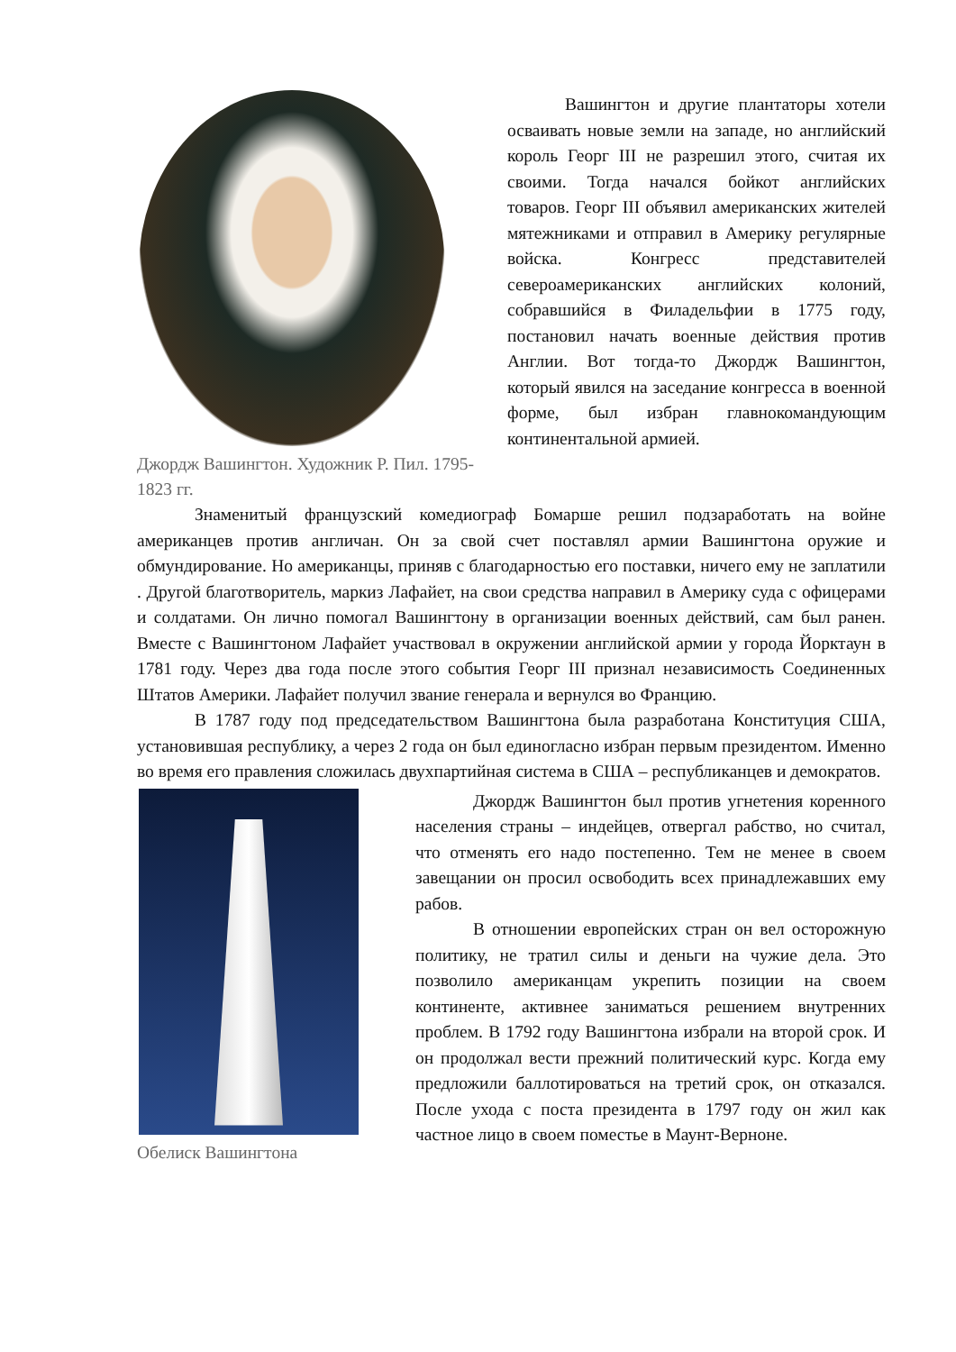Джордж Вашингтон. Художник Р. Пил. 1795-1823 гг.
Вашингтон и другие плантаторы хотели осваивать новые земли на западе, но английский король Георг III не разрешил этого, считая их своими. Тогда начался бойкот английских товаров. Георг III объявил американских жителей мятежниками и отправил в Америку регулярные войска. Конгресс представителей североамериканских английских колоний, собравшийся в Филадельфии в 1775 году, постановил начать военные действия против Англии. Вот тогда-то Джордж Вашингтон, который явился на заседание конгресса в военной форме, был избран главнокомандующим континентальной армией.
Знаменитый французский комедиограф Бомарше решил подзаработать на войне американцев против англичан. Он за свой счет поставлял армии Вашингтона оружие и обмундирование. Но американцы, приняв с благодарностью его поставки, ничего ему не заплатили . Другой благотворитель, маркиз Лафайет, на свои средства направил в Америку суда с офицерами и солдатами. Он лично помогал Вашингтону в организации военных действий, сам был ранен. Вместе с Вашингтоном Лафайет участвовал в окружении английской армии у города Йорктаун в 1781 году. Через два года после этого события Георг III признал независимость Соединенных Штатов Америки. Лафайет получил звание генерала и вернулся во Францию.
В 1787 году под председательством Вашингтона была разработана Конституция США, установившая республику, а через 2 года он был единогласно избран первым президентом. Именно во время его правления сложилась двухпартийная система в США – республиканцев и демократов.
Обелиск Вашингтона
Джордж Вашингтон был против угнетения коренного населения страны – индейцев, отвергал рабство, но считал, что отменять его надо постепенно. Тем не менее в своем завещании он просил освободить всех принадлежавших ему рабов.
В отношении европейских стран он вел осторожную политику, не тратил силы и деньги на чужие дела. Это позволило американцам укрепить позиции на своем континенте, активнее заниматься решением внутренних проблем. В 1792 году Вашингтона избрали на второй срок. И он продолжал вести прежний политический курс. Когда ему предложили баллотироваться на третий срок, он отказался. После ухода с поста президента в 1797 году он жил как частное лицо в своем поместье в Маунт-Верноне.